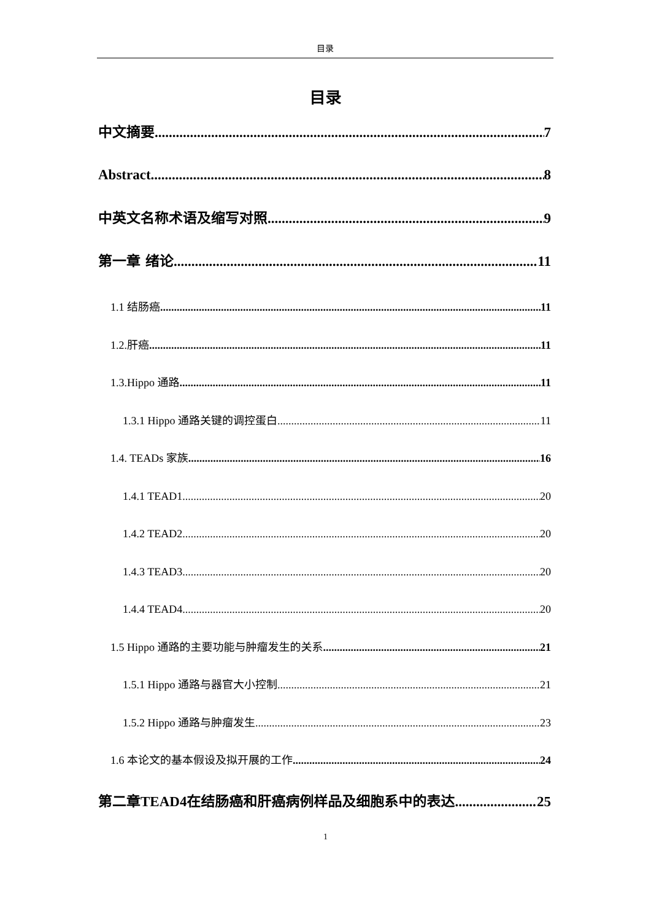目录
目录
中文摘要 7
Abstract 8
中英文名称术语及缩写对照 9
第一章 绪论 11
1.1 结肠癌 11
1.2.肝癌 11
1.3.Hippo 通路 11
1.3.1 Hippo 通路关键的调控蛋白 11
1.4. TEADs 家族 16
1.4.1 TEAD1 20
1.4.2 TEAD2 20
1.4.3 TEAD3 20
1.4.4 TEAD4 20
1.5 Hippo 通路的主要功能与肿瘤发生的关系 21
1.5.1 Hippo 通路与器官大小控制 21
1.5.2 Hippo 通路与肿瘤发生 23
1.6 本论文的基本假设及拟开展的工作 24
第二章 TEAD4 在结肠癌和肝癌病例样品及细胞系中的表达 25
1